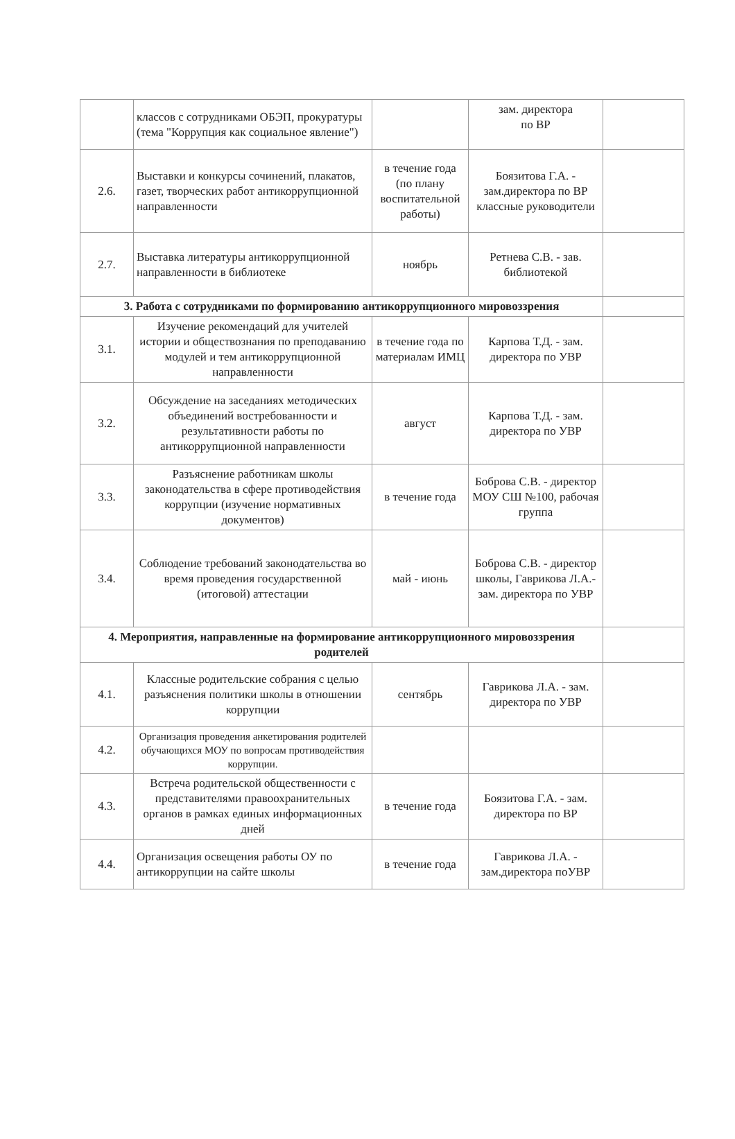| | классов с сотрудниками ОБЭП, прокуратуры (тема "Коррупция как социальное явление") | | зам. директора по ВР | |
| 2.6. | Выставки и конкурсы сочинений, плакатов, газет, творческих работ антикоррупционной направленности | в течение года (по плану воспитательной работы) | Боязитова Г.А. - зам.директора по ВР классные руководители | |
| 2.7. | Выставка литературы антикоррупционной направленности в библиотеке | ноябрь | Ретнева С.В. - зав. библиотекой | |
| 3. Работа с сотрудниками по формированию антикоррупционного мировоззрения | | | | |
| 3.1. | Изучение рекомендаций для учителей истории и обществознания по преподаванию модулей и тем антикоррупционной направленности | в течение года по материалам ИМЦ | Карпова Т.Д. - зам. директора по УВР | |
| 3.2. | Обсуждение на заседаниях методических объединений востребованности и результативности работы по антикоррупционной направленности | август | Карпова Т.Д. - зам. директора по УВР | |
| 3.3. | Разъяснение работникам школы законодательства в сфере противодействия коррупции (изучение нормативных документов) | в течение года | Боброва С.В. - директор МОУ СШ №100, рабочая группа | |
| 3.4. | Соблюдение требований законодательства во время проведения государственной (итоговой) аттестации | май - июнь | Боброва С.В. - директор школы, Гаврикова Л.А.- зам. директора по УВР | |
| 4. Мероприятия, направленные на формирование антикоррупционного мировоззрения родителей | | | | |
| 4.1. | Классные родительские собрания с целью разъяснения политики школы в отношении коррупции | сентябрь | Гаврикова Л.А. - зам. директора по УВР | |
| 4.2. | Организация проведения анкетирования родителей обучающихся МОУ по вопросам противодействия коррупции. | | | |
| 4.3. | Встреча родительской общественности с представителями правоохранительных органов в рамках единых информационных дней | в течение года | Боязитова Г.А. - зам. директора по ВР | |
| 4.4. | Организация освещения работы ОУ по антикоррупции на сайте школы | в течение года | Гаврикова Л.А. - зам.директора поУВР | |